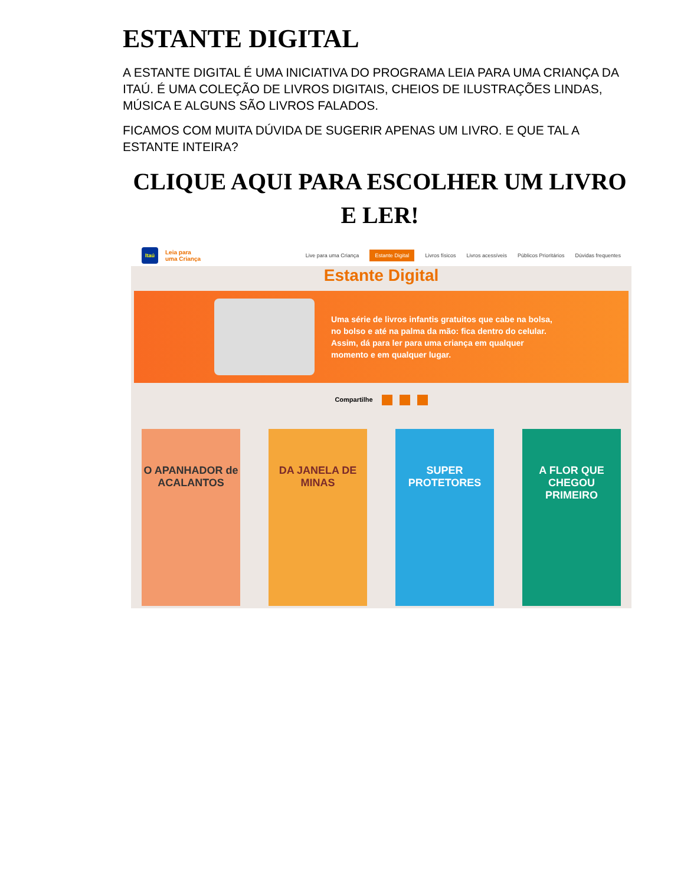ESTANTE DIGITAL
A ESTANTE DIGITAL É UMA INICIATIVA DO PROGRAMA LEIA PARA UMA CRIANÇA DA ITAÚ. É UMA COLEÇÃO DE LIVROS DIGITAIS, CHEIOS DE ILUSTRAÇÕES LINDAS, MÚSICA E ALGUNS SÃO LIVROS FALADOS.
FICAMOS COM MUITA DÚVIDA DE SUGERIR APENAS UM LIVRO. E QUE TAL A ESTANTE INTEIRA?
CLIQUE AQUI PARA ESCOLHER UM LIVRO E LER!
Itaú
Leia para
uma Criança
Live para uma Criança Estante Digital Livros físicos Livros acessíveis Públicos Prioritários Dúvidas frequentes
Estante Digital
Uma série de livros infantis gratuitos que cabe na bolsa,
no bolso e até na palma da mão: fica dentro do celular.
Assim, dá para ler para uma criança em qualquer
momento e em qualquer lugar.
Compartilhe
O APANHADOR de ACALANTOS
DA JANELA DE MINAS
SUPER PROTETORES
A FLOR QUE CHEGOU PRIMEIRO